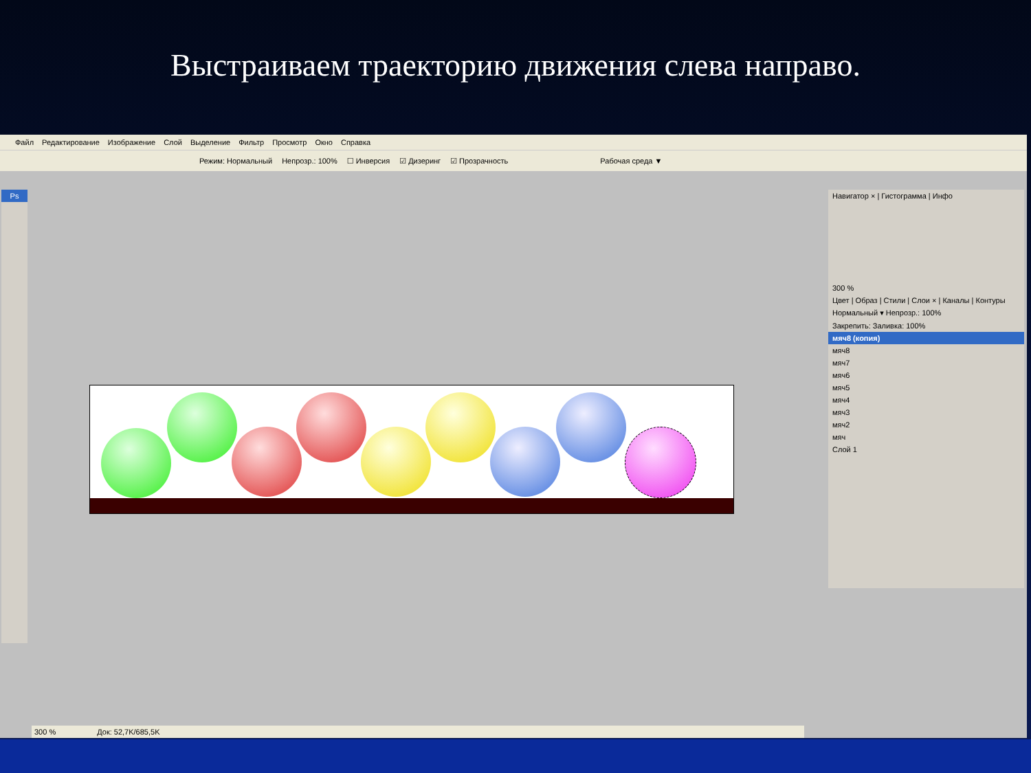Выстраиваем траекторию движения слева направо.
Файл Редактирование Изображение Слой Выделение Фильтр Просмотр Окно Справка
Режим: Нормальный Непрозр.: 100% ☐ Инверсия ☑ Дизеринг ☑ Прозрачность Рабочая среда ▼
Ps
Навигатор × | Гистограмма | Инфо
300 %
Цвет | Образ | Стили | Слои × | Каналы | Контуры
Нормальный ▾ Непрозр.: 100%
Закрепить: Заливка: 100%
мяч8 (копия)
мяч8
мяч7
мяч6
мяч5
мяч4
мяч3
мяч2
мяч
Слой 1
300 % Док: 52,7K/685,5K